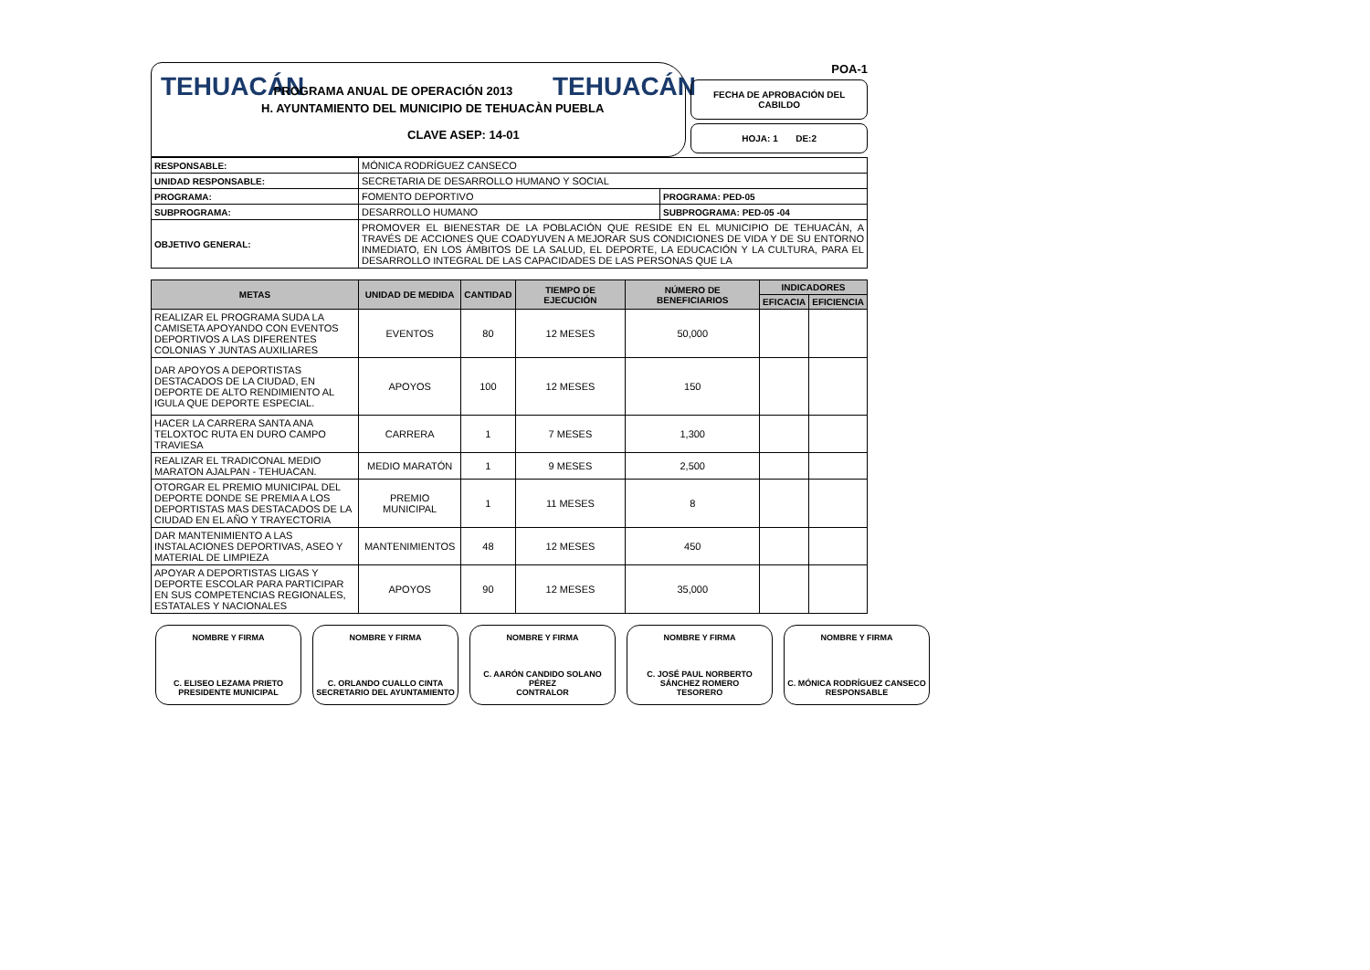TEHUACÁN PROGRAMA ANUAL DE OPERACIÓN 2013 TEHUACÁN
H. AYUNTAMIENTO DEL MUNICIPIO DE TEHUACÀN PUEBLA
CLAVE ASEP: 14-01
POA-1
FECHA DE APROBACIÓN DEL CABILDO
HOJA: 1 DE:2
| RESPONSABLE: | MÓNICA RODRÍGUEZ CANSECO | |
| UNIDAD RESPONSABLE: | SECRETARIA DE DESARROLLO HUMANO Y SOCIAL | |
| PROGRAMA: | FOMENTO DEPORTIVO | PROGRAMA: PED-05 |
| SUBPROGRAMA: | DESARROLLO HUMANO | SUBPROGRAMA: PED-05 -04 |
| OBJETIVO GENERAL: | PROMOVER EL BIENESTAR DE LA POBLACIÓN QUE RESIDE EN EL MUNICIPIO DE TEHUACÁN, A TRAVÉS DE ACCIONES QUE COADYUVEN A MEJORAR SUS CONDICIONES DE VIDA Y DE SU ENTORNO INMEDIATO, EN LOS ÁMBITOS DE LA SALUD, EL DEPORTE, LA EDUCACIÓN Y LA CULTURA, PARA EL DESARROLLO INTEGRAL DE LAS CAPACIDADES DE LAS PERSONAS QUE LA | |
| METAS | UNIDAD DE MEDIDA | CANTIDAD | TIEMPO DE EJECUCIÓN | NÚMERO DE BENEFICIARIOS | INDICADORES | |
| --- | --- | --- | --- | --- | --- | --- |
| | | | | | EFICACIA | EFICIENCIA |
| REALIZAR EL PROGRAMA SUDA LA CAMISETA APOYANDO CON EVENTOS DEPORTIVOS A LAS DIFERENTES COLONIAS Y JUNTAS AUXILIARES | EVENTOS | 80 | 12 MESES | 50,000 | | |
| DAR APOYOS A DEPORTISTAS DESTACADOS DE LA CIUDAD, EN DEPORTE DE ALTO RENDIMIENTO AL IGULA QUE DEPORTE ESPECIAL. | APOYOS | 100 | 12 MESES | 150 | | |
| HACER LA CARRERA SANTA ANA TELOXTOC RUTA EN DURO CAMPO TRAVIESA | CARRERA | 1 | 7 MESES | 1,300 | | |
| REALIZAR EL TRADICONAL MEDIO MARATON AJALPAN - TEHUACAN. | MEDIO MARATÓN | 1 | 9 MESES | 2,500 | | |
| OTORGAR EL PREMIO MUNICIPAL DEL DEPORTE DONDE SE PREMIA A LOS DEPORTISTAS MAS DESTACADOS DE LA CIUDAD EN EL AÑO Y TRAYECTORIA | PREMIO MUNICIPAL | 1 | 11 MESES | 8 | | |
| DAR MANTENIMIENTO A LAS INSTALACIONES DEPORTIVAS, ASEO Y MATERIAL DE LIMPIEZA | MANTENIMIENTOS | 48 | 12 MESES | 450 | | |
| APOYAR A DEPORTISTAS LIGAS Y DEPORTE ESCOLAR PARA PARTICIPAR EN SUS COMPETENCIAS REGIONALES, ESTATALES Y NACIONALES | APOYOS | 90 | 12 MESES | 35,000 | | |
NOMBRE Y FIRMA
C. ELISEO LEZAMA PRIETO
PRESIDENTE MUNICIPAL
NOMBRE Y FIRMA
C. ORLANDO CUALLO CINTA
SECRETARIO DEL AYUNTAMIENTO
NOMBRE Y FIRMA
C. AARÓN CANDIDO SOLANO PÉREZ
CONTRALOR
NOMBRE Y FIRMA
C. JOSÉ PAUL NORBERTO SÁNCHEZ ROMERO
TESORERO
NOMBRE Y FIRMA
C. MÓNICA RODRÍGUEZ CANSECO
RESPONSABLE